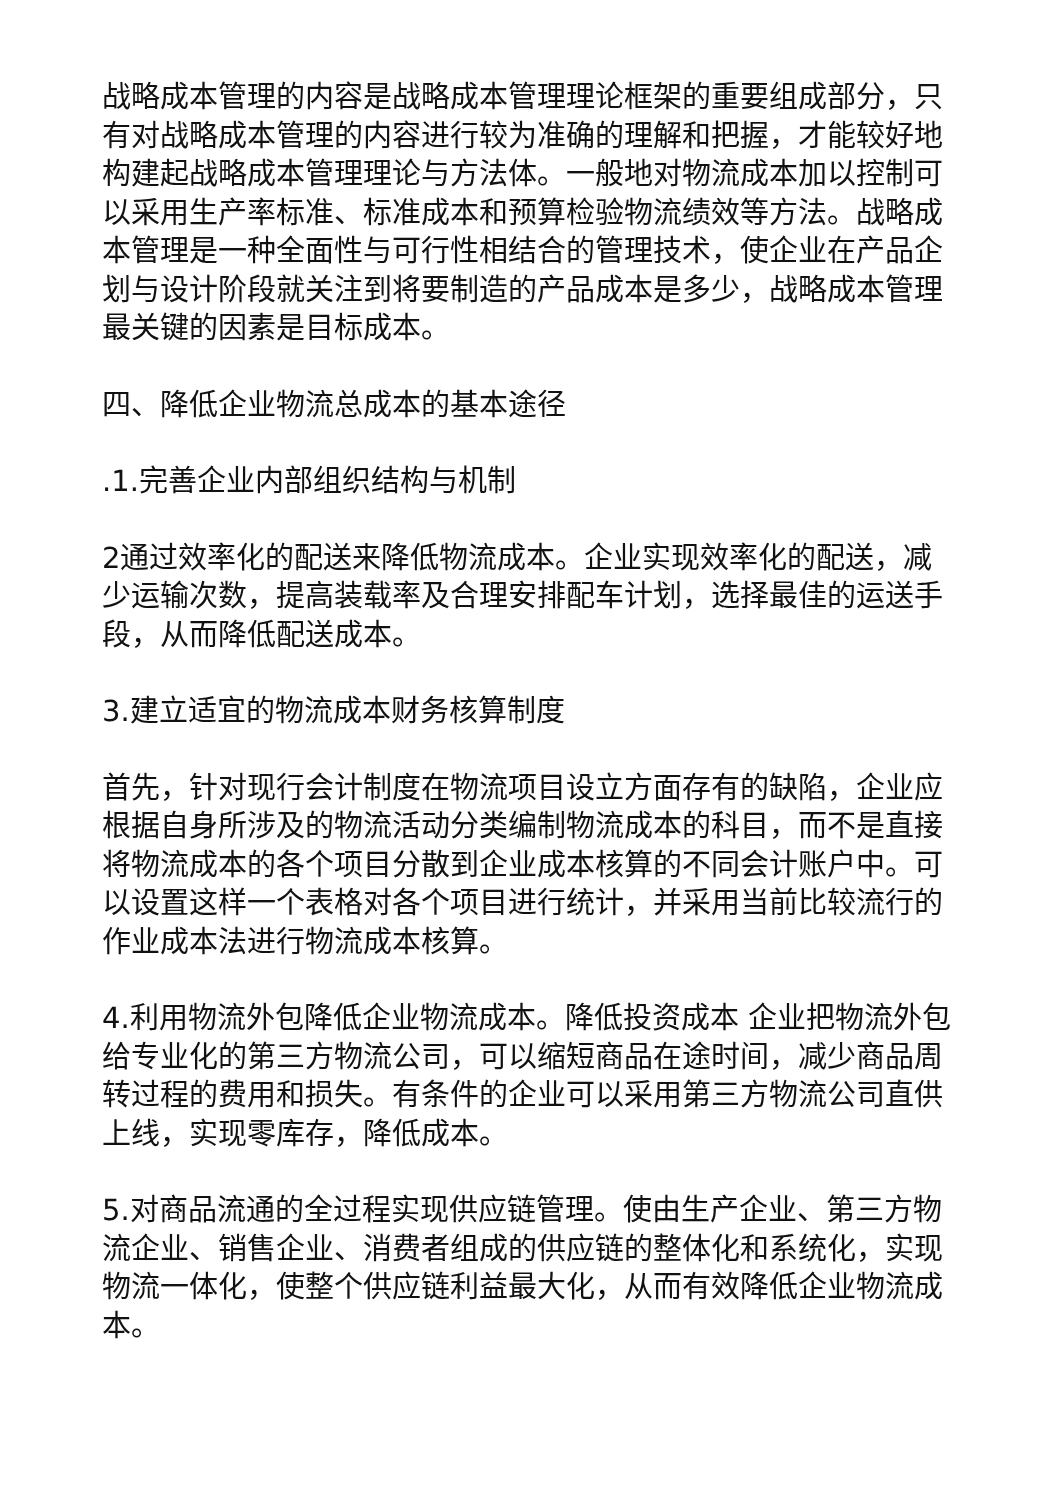战略成本管理的内容是战略成本管理理论框架的重要组成部分，只有对战略成本管理的内容进行较为准确的理解和把握，才能较好地构建起战略成本管理理论与方法体。一般地对物流成本加以控制可以采用生产率标准、标准成本和预算检验物流绩效等方法。战略成本管理是一种全面性与可行性相结合的管理技术，使企业在产品企划与设计阶段就关注到将要制造的产品成本是多少，战略成本管理最关键的因素是目标成本。
四、降低企业物流总成本的基本途径
.1.完善企业内部组织结构与机制
2通过效率化的配送来降低物流成本。企业实现效率化的配送，减少运输次数，提高装载率及合理安排配车计划，选择最佳的运送手段，从而降低配送成本。
3.建立适宜的物流成本财务核算制度
首先，针对现行会计制度在物流项目设立方面存有的缺陷，企业应根据自身所涉及的物流活动分类编制物流成本的科目，而不是直接将物流成本的各个项目分散到企业成本核算的不同会计账户中。可以设置这样一个表格对各个项目进行统计，并采用当前比较流行的作业成本法进行物流成本核算。
4.利用物流外包降低企业物流成本。降低投资成本 企业把物流外包给专业化的第三方物流公司，可以缩短商品在途时间，减少商品周转过程的费用和损失。有条件的企业可以采用第三方物流公司直供上线，实现零库存，降低成本。
5.对商品流通的全过程实现供应链管理。使由生产企业、第三方物流企业、销售企业、消费者组成的供应链的整体化和系统化，实现物流一体化，使整个供应链利益最大化，从而有效降低企业物流成本。